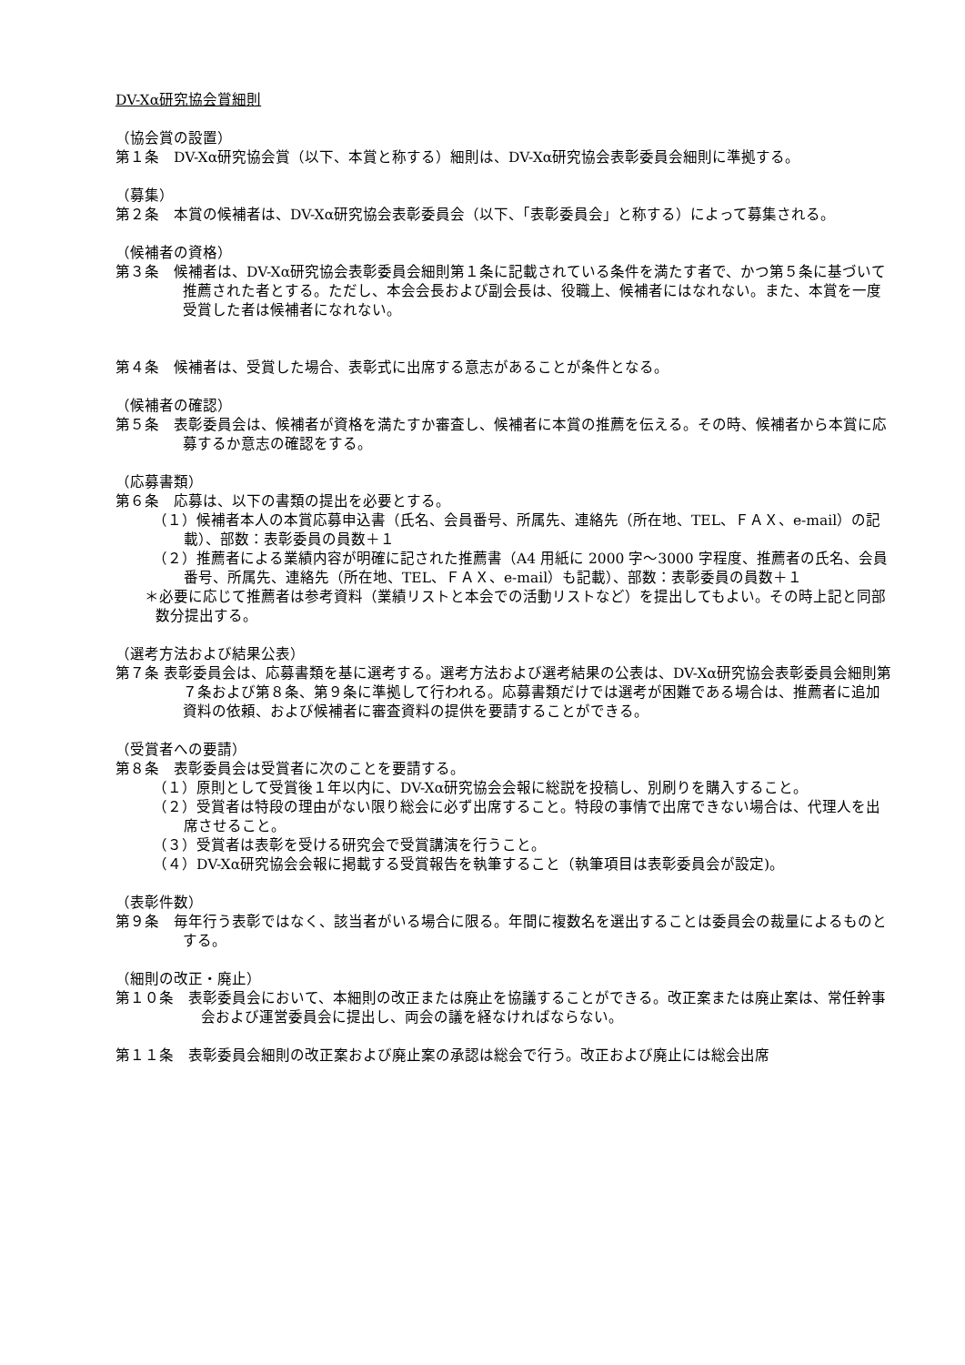DV-Xα研究協会賞細則
（協会賞の設置）
第１条　DV-Xα研究協会賞（以下、本賞と称する）細則は、DV-Xα研究協会表彰委員会細則に準拠する。
（募集）
第２条　本賞の候補者は、DV-Xα研究協会表彰委員会（以下、「表彰委員会」と称する）によって募集される。
（候補者の資格）
第３条　候補者は、DV-Xα研究協会表彰委員会細則第１条に記載されている条件を満たす者で、かつ第５条に基づいて推薦された者とする。ただし、本会会長および副会長は、役職上、候補者にはなれない。また、本賞を一度受賞した者は候補者になれない。
第４条　候補者は、受賞した場合、表彰式に出席する意志があることが条件となる。
（候補者の確認）
第５条　表彰委員会は、候補者が資格を満たすか審査し、候補者に本賞の推薦を伝える。その時、候補者から本賞に応募するか意志の確認をする。
（応募書類）
第６条　応募は、以下の書類の提出を必要とする。
（１）候補者本人の本賞応募申込書（氏名、会員番号、所属先、連絡先（所在地、TEL、ＦＡＸ、e-mail）の記載）、部数：表彰委員の員数＋１
（２）推薦者による業績内容が明確に記された推薦書（A4 用紙に 2000 字～3000 字程度、推薦者の氏名、会員番号、所属先、連絡先（所在地、TEL、ＦＡＸ、e-mail）も記載）、部数：表彰委員の員数＋１
＊必要に応じて推薦者は参考資料（業績リストと本会での活動リストなど）を提出してもよい。その時上記と同部数分提出する。
（選考方法および結果公表）
第７条 表彰委員会は、応募書類を基に選考する。選考方法および選考結果の公表は、DV-Xα研究協会表彰委員会細則第７条および第８条、第９条に準拠して行われる。応募書類だけでは選考が困難である場合は、推薦者に追加資料の依頼、および候補者に審査資料の提供を要請することができる。
（受賞者への要請）
第８条　表彰委員会は受賞者に次のことを要請する。
（１）原則として受賞後１年以内に、DV-Xα研究協会会報に総説を投稿し、別刷りを購入すること。
（２）受賞者は特段の理由がない限り総会に必ず出席すること。特段の事情で出席できない場合は、代理人を出席させること。
（３）受賞者は表彰を受ける研究会で受賞講演を行うこと。
（４）DV-Xα研究協会会報に掲載する受賞報告を執筆すること（執筆項目は表彰委員会が設定)。
（表彰件数）
第９条　毎年行う表彰ではなく、該当者がいる場合に限る。年間に複数名を選出することは委員会の裁量によるものとする。
（細則の改正・廃止）
第１０条　表彰委員会において、本細則の改正または廃止を協議することができる。改正案または廃止案は、常任幹事会および運営委員会に提出し、両会の議を経なければならない。
第１１条　表彰委員会細則の改正案および廃止案の承認は総会で行う。改正および廃止には総会出席